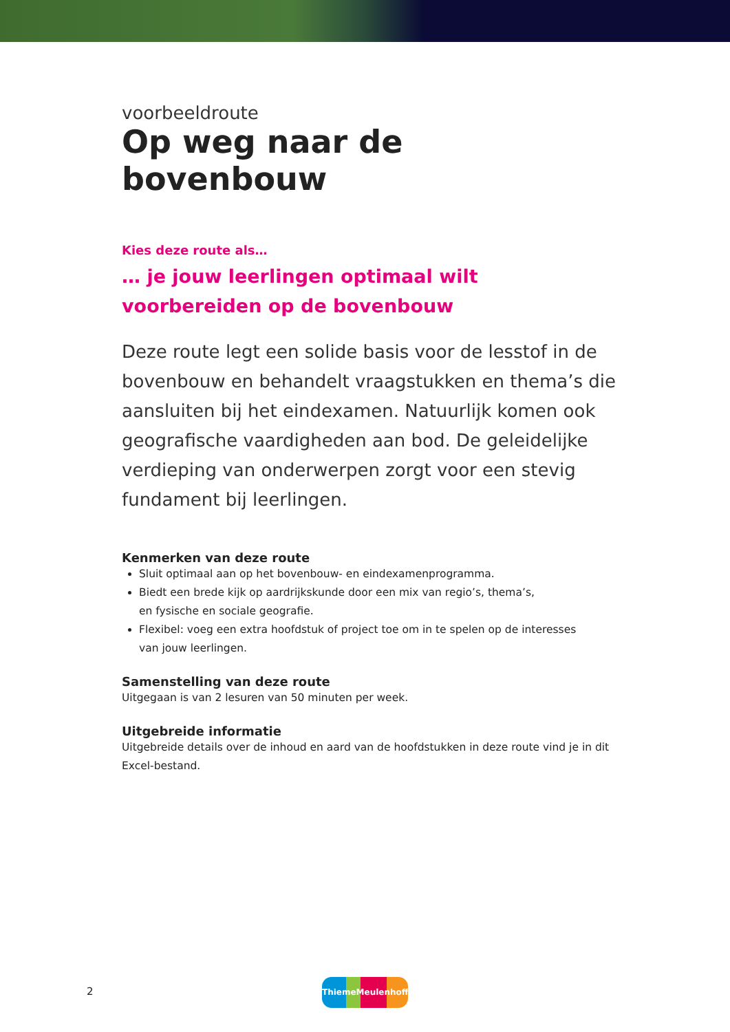voorbeeldroute
Op weg naar de bovenbouw
Kies deze route als…
… je jouw leerlingen optimaal wilt voorbereiden op de bovenbouw
Deze route legt een solide basis voor de lesstof in de bovenbouw en behandelt vraagstukken en thema’s die aansluiten bij het eindexamen. Natuurlijk komen ook geografische vaardigheden aan bod. De geleidelijke verdieping van onderwerpen zorgt voor een stevig fundament bij leerlingen.
Kenmerken van deze route
Sluit optimaal aan op het bovenbouw- en eindexamenprogramma.
Biedt een brede kijk op aardrijkskunde door een mix van regio’s, thema’s,
en fysische en sociale geografie.
Flexibel: voeg een extra hoofdstuk of project toe om in te spelen op de interesses
van jouw leerlingen.
Samenstelling van deze route
Uitgegaan is van 2 lesuren van 50 minuten per week.
Uitgebreide informatie
Uitgebreide details over de inhoud en aard van de hoofdstukken in deze route vind je in dit Excel-bestand.
2
ThiemeMeulenhoff